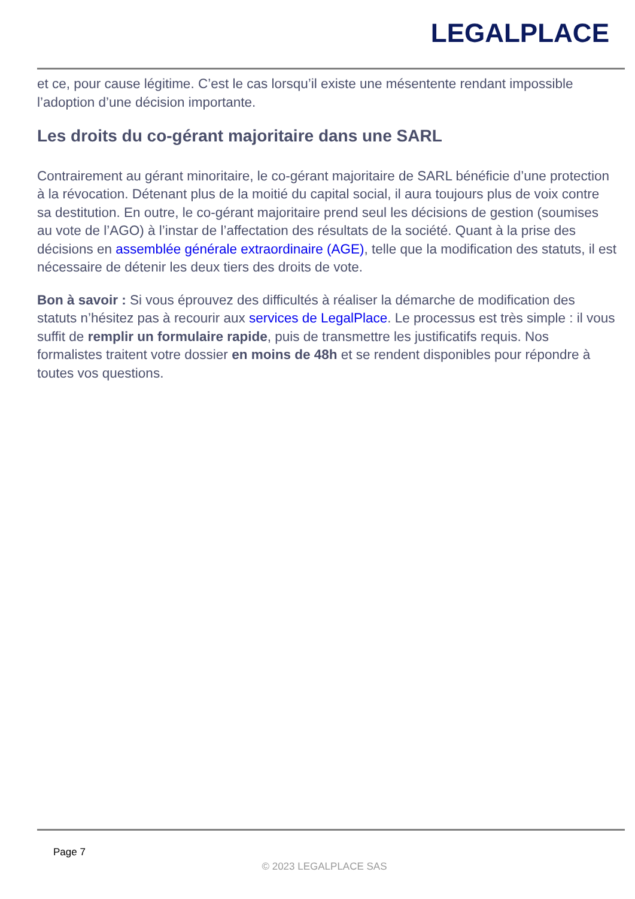LEGALPLACE
et ce, pour cause légitime. C’est le cas lorsqu’il existe une mésentente rendant impossible l’adoption d’une décision importante.
Les droits du co-gérant majoritaire dans une SARL
Contrairement au gérant minoritaire, le co-gérant majoritaire de SARL bénéficie d’une protection à la révocation. Détenant plus de la moitié du capital social, il aura toujours plus de voix contre sa destitution. En outre, le co-gérant majoritaire prend seul les décisions de gestion (soumises au vote de l’AGO) à l’instar de l’affectation des résultats de la société. Quant à la prise des décisions en assemblée générale extraordinaire (AGE), telle que la modification des statuts, il est nécessaire de détenir les deux tiers des droits de vote.
Bon à savoir : Si vous éprouvez des difficultés à réaliser la démarche de modification des statuts n’hésitez pas à recourir aux services de LegalPlace. Le processus est très simple : il vous suffit de remplir un formulaire rapide, puis de transmettre les justificatifs requis. Nos formalistes traitent votre dossier en moins de 48h et se rendent disponibles pour répondre à toutes vos questions.
Page 7
© 2023 LEGALPLACE SAS